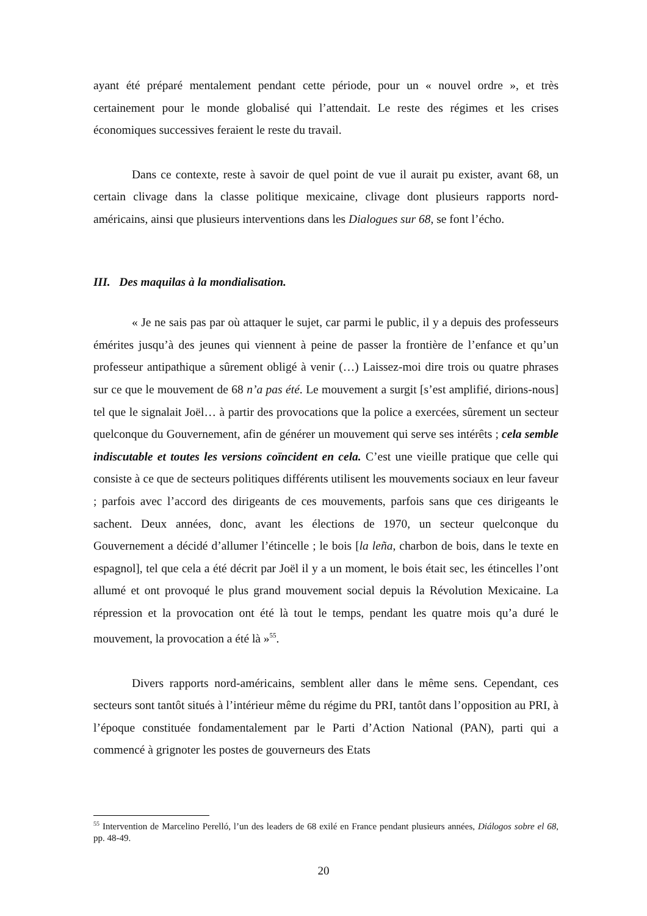ayant été préparé mentalement pendant cette période, pour un « nouvel ordre », et très certainement pour le monde globalisé qui l’attendait. Le reste des régimes et les crises économiques successives feraient le reste du travail.
Dans ce contexte, reste à savoir de quel point de vue il aurait pu exister, avant 68, un certain clivage dans la classe politique mexicaine, clivage dont plusieurs rapports nord-américains, ainsi que plusieurs interventions dans les Dialogues sur 68, se font l’écho.
III. Des maquilas à la mondialisation.
« Je ne sais pas par où attaquer le sujet, car parmi le public, il y a depuis des professeurs émérites jusqu’à des jeunes qui viennent à peine de passer la frontière de l’enfance et qu’un professeur antipathique a sûrement obligé à venir (…) Laissez-moi dire trois ou quatre phrases sur ce que le mouvement de 68 n’a pas été. Le mouvement a surgit [s’est amplifié, dirions-nous] tel que le signalait Joël… à partir des provocations que la police a exercées, sûrement un secteur quelconque du Gouvernement, afin de générer un mouvement qui serve ses intérêts ; cela semble indiscutable et toutes les versions coïncident en cela. C’est une vieille pratique que celle qui consiste à ce que de secteurs politiques différents utilisent les mouvements sociaux en leur faveur ; parfois avec l’accord des dirigeants de ces mouvements, parfois sans que ces dirigeants le sachent. Deux années, donc, avant les élections de 1970, un secteur quelconque du Gouvernement a décidé d’allumer l’étincelle ; le bois [la leña, charbon de bois, dans le texte en espagnol], tel que cela a été décrit par Joël il y a un moment, le bois était sec, les étincelles l’ont allumé et ont provoqué le plus grand mouvement social depuis la Révolution Mexicaine. La répression et la provocation ont été là tout le temps, pendant les quatre mois qu’a duré le mouvement, la provocation a été là »<sup>55</sup>.
Divers rapports nord-américains, semblent aller dans le même sens. Cependant, ces secteurs sont tantôt situés à l’intérieur même du régime du PRI, tantôt dans l’opposition au PRI, à l’époque constituée fondamentalement par le Parti d’Action National (PAN), parti qui a commencé à grignoter les postes de gouverneurs des Etats
<sup>55</sup> Intervention de Marcelino Perelló, l’un des leaders de 68 exilé en France pendant plusieurs années, Diálogos sobre el 68, pp. 48-49.
20